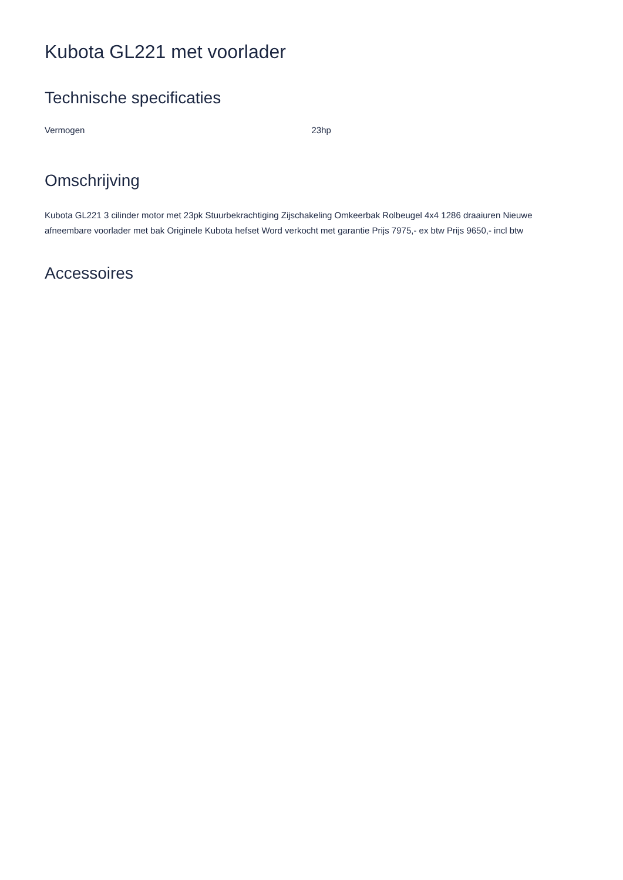Kubota GL221 met voorlader
Technische specificaties
| Vermogen | 23hp |
Omschrijving
Kubota GL221 3 cilinder motor met 23pk Stuurbekrachtiging Zijschakeling Omkeerbak Rolbeugel 4x4 1286 draaiuren Nieuwe afneembare voorlader met bak Originele Kubota hefset Word verkocht met garantie Prijs 7975,- ex btw Prijs 9650,- incl btw
Accessoires